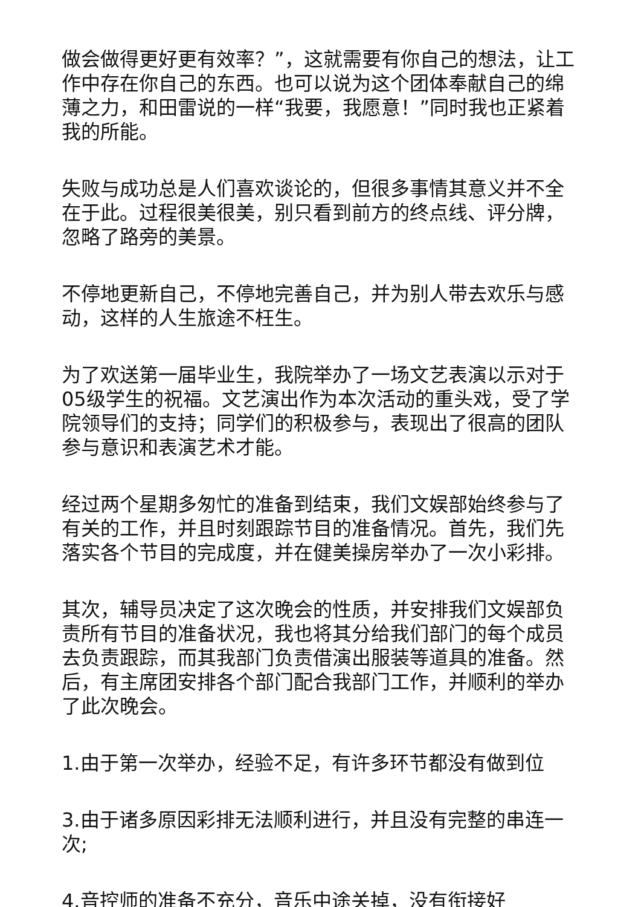做会做得更好更有效率？”，这就需要有你自己的想法，让工作中存在你自己的东西。也可以说为这个团体奉献自己的绵薄之力，和田雷说的一样“我要，我愿意！”同时我也正紧着我的所能。
失败与成功总是人们喜欢谈论的，但很多事情其意义并不全在于此。过程很美很美，别只看到前方的终点线、评分牌，忽略了路旁的美景。
不停地更新自己，不停地完善自己，并为别人带去欢乐与感动，这样的人生旅途不枉生。
为了欢送第一届毕业生，我院举办了一场文艺表演以示对于05级学生的祝福。文艺演出作为本次活动的重头戏，受了学院领导们的支持；同学们的积极参与，表现出了很高的团队参与意识和表演艺术才能。
经过两个星期多匆忙的准备到结束，我们文娱部始终参与了有关的工作，并且时刻跟踪节目的准备情况。首先，我们先落实各个节目的完成度，并在健美操房举办了一次小彩排。
其次，辅导员决定了这次晚会的性质，并安排我们文娱部负责所有节目的准备状况，我也将其分给我们部门的每个成员去负责跟踪，而其我部门负责借演出服装等道具的准备。然后，有主席团安排各个部门配合我部门工作，并顺利的举办了此次晚会。
1.由于第一次举办，经验不足，有许多环节都没有做到位
3.由于诸多原因彩排无法顺利进行，并且没有完整的串连一次;
4.音控师的准备不充分，音乐中途关掉，没有衔接好